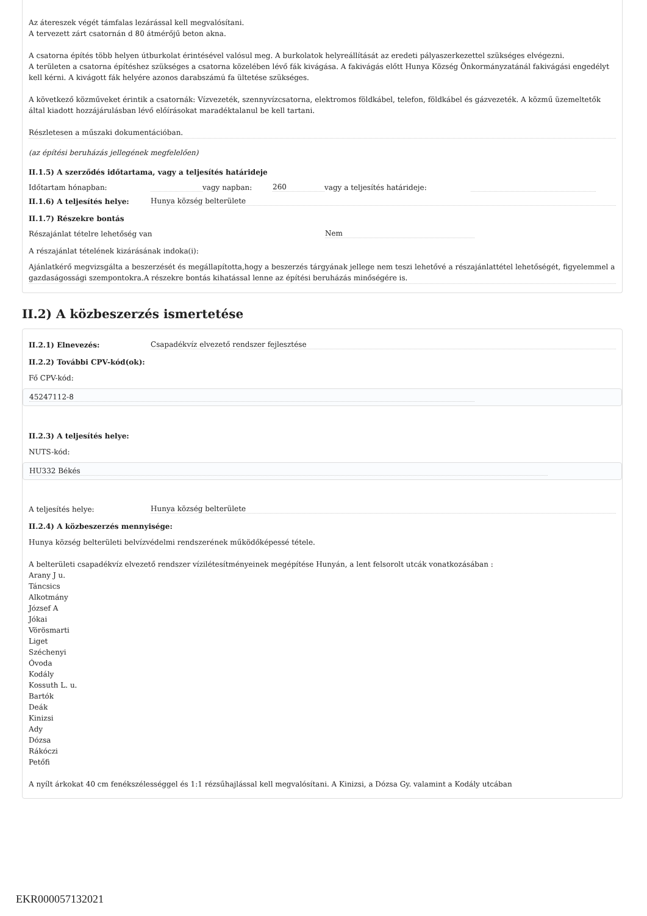Az átereszek végét támfalas lezárással kell megvalósítani.
A tervezett zárt csatornán d 80 átmérőjű beton akna.
A csatorna építés több helyen útburkolat érintésével valósul meg. A burkolatok helyreállítását az eredeti pályaszerkezettel szükséges elvégezni.
A területen a csatorna építéshez szükséges a csatorna közelében lévő fák kivágása. A fakivágás előtt Hunya Község Önkormányzatánál fakivágási engedélyt kell kérni. A kivágott fák helyére azonos darabszámú fa ültetése szükséges.
A következő közműveket érintik a csatornák: Vízvezeték, szennyvízcsatorna, elektromos földkábel, telefon, földkábel és gázvezeték. A közmű üzemeltetők által kiadott hozzájárulásban lévő előírásokat maradéktalanul be kell tartani.
Részletesen a műszaki dokumentációban.
(az építési beruházás jellegének megfelelően)
II.1.5) A szerződés időtartama, vagy a teljesítés határideje
Időtartam hónapban: vagy napban: 260 vagy a teljesítés határideje:
II.1.6) A teljesítés helye: Hunya község belterülete
II.1.7) Részekre bontás
Részajánlat tételre lehetőség van Nem
A részajánlat tételének kizárásának indoka(i):
Ajánlatkérő megvizsgálta a beszerzését és megállapította,hogy a beszerzés tárgyának jellege nem teszi lehetővé a részajánlattétel lehetőségét, figyelemmel a gazdaságossági szempontokra.A részekre bontás kihatással lenne az építési beruházás minőségére is.
II.2) A közbeszerzés ismertetése
II.2.1) Elnevezés: Csapadékvíz elvezető rendszer fejlesztése
II.2.2) További CPV-kód(ok):
Fő CPV-kód:
45247112-8
II.2.3) A teljesítés helye:
NUTS-kód:
HU332 Békés
A teljesítés helye: Hunya község belterülete
II.2.4) A közbeszerzés mennyisége:
Hunya község belterületi belvízvédelmi rendszerének működőképessé tétele.
A belterületi csapadékvíz elvezető rendszer vízilétesítményeinek megépítése Hunyán, a lent felsorolt utcák vonatkozásában :
Arany J u.
Táncsics
Alkotmány
József A
Jókai
Vörösmarti
Liget
Széchenyi
Óvoda
Kodály
Kossuth L. u.
Bartók
Deák
Kinizsi
Ady
Dózsa
Rákóczi
Petőfi
A nyílt árkokat 40 cm fenékszélességgel és 1:1 rézsűhajlással kell megvalósítani. A Kinizsi, a Dózsa Gy. valamint a Kodály utcában
EKR000057132021